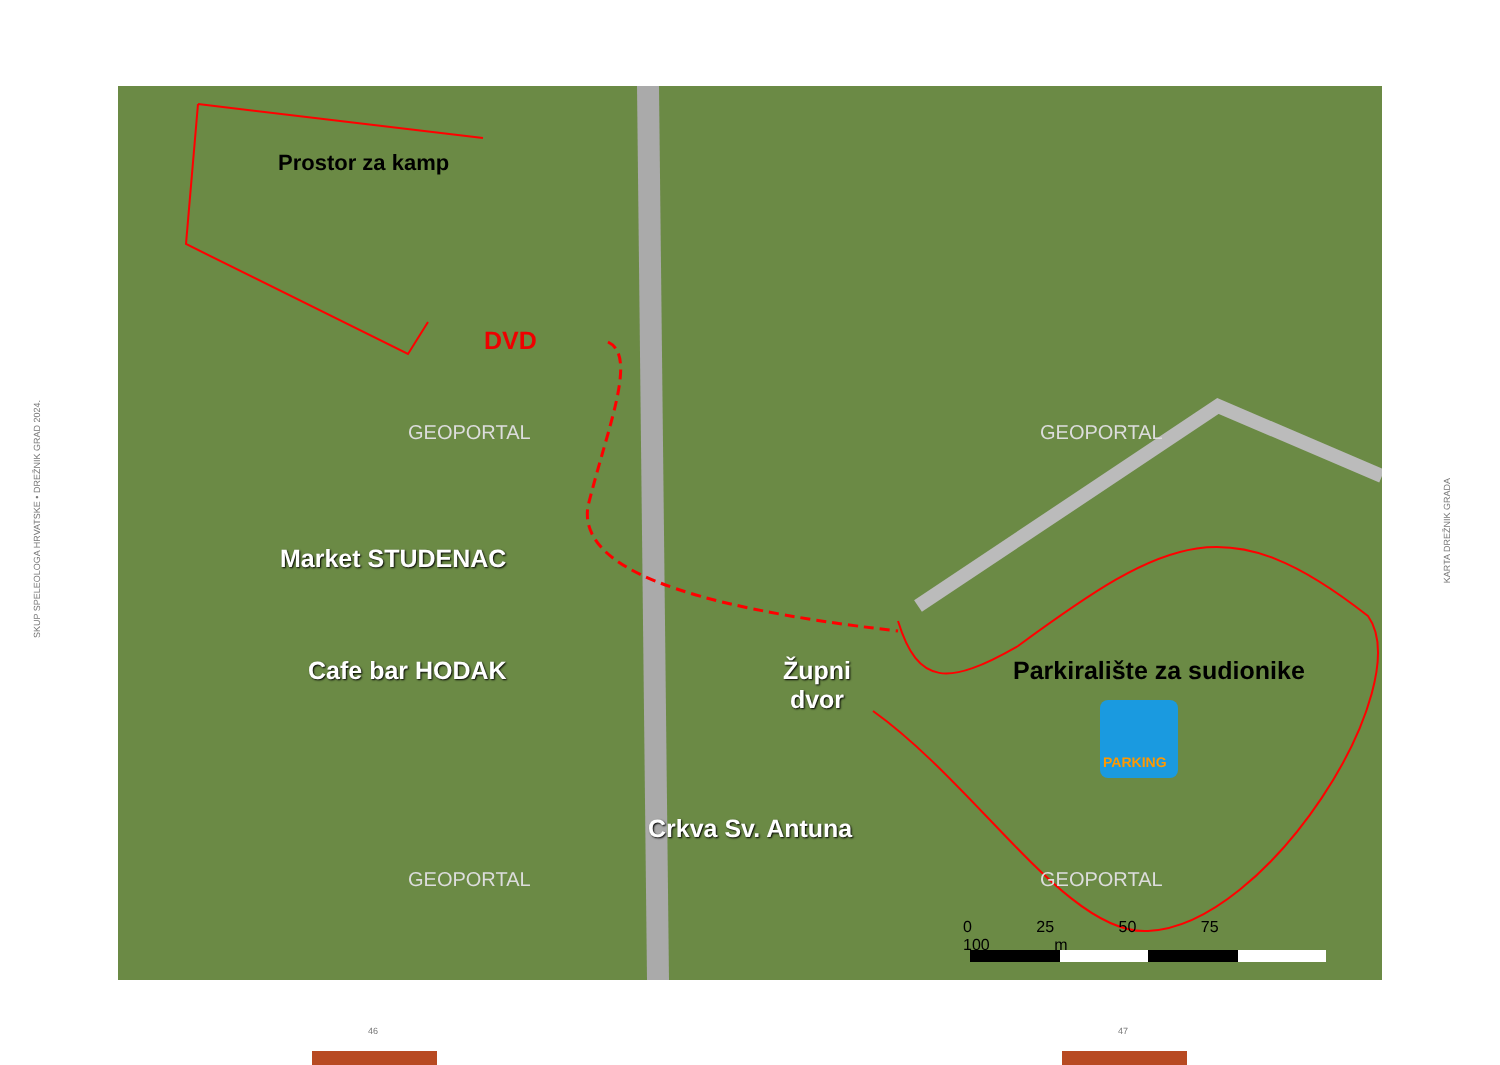SKUP SPELEOLOGA HRVATSKE • DREŽNIK GRAD 2024.
Prostor za kamp
DVD
Market STUDENAC
Cafe bar HODAK
Župni
dvor
Crkva Sv. Antuna
Parkiralište za sudionike
PARKING
GEOPORTAL GEOPORTAL
GEOPORTAL GEOPORTAL
0 25 50 75 100 m
KARTA DREŽNIK GRADA
46 47